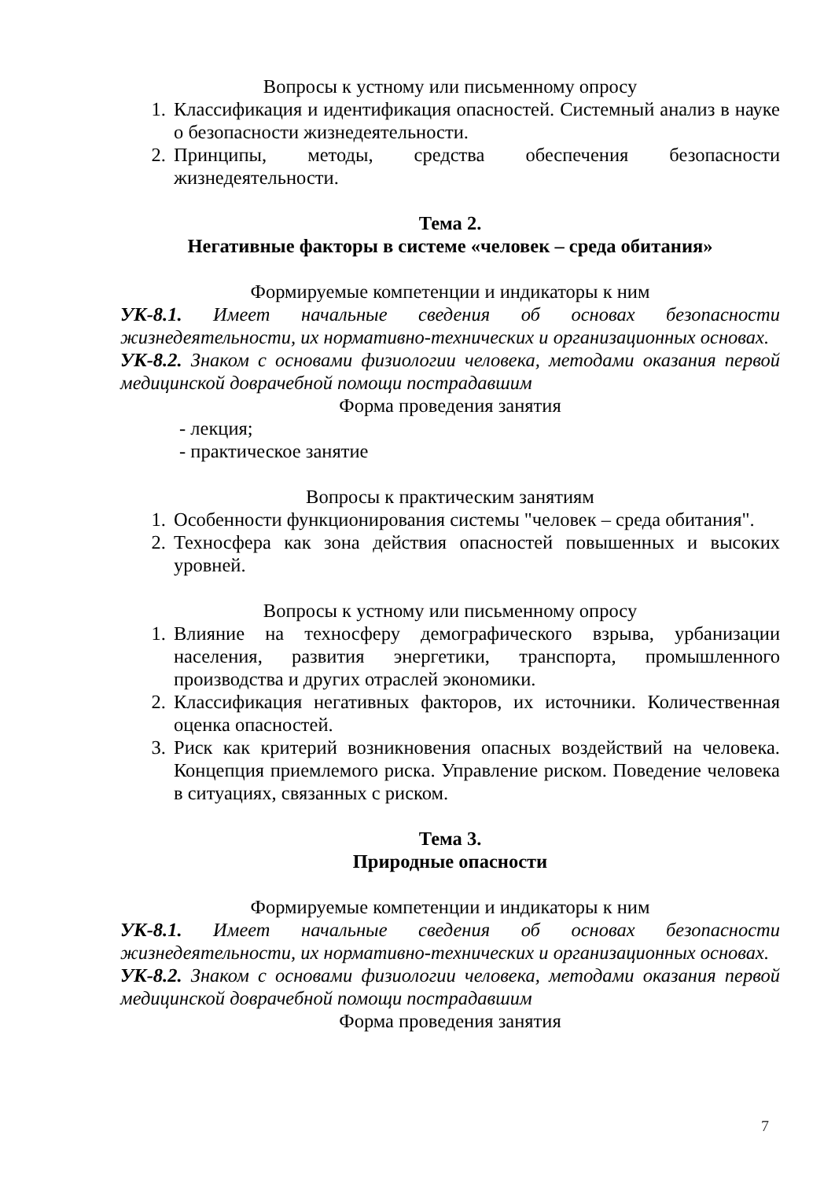Вопросы к устному или письменному опросу
1. Классификация и идентификация опасностей. Системный анализ в науке о безопасности жизнедеятельности.
2. Принципы, методы, средства обеспечения безопасности жизнедеятельности.
Тема 2.
Негативные факторы в системе «человек – среда обитания»
Формируемые компетенции и индикаторы к ним
УК-8.1. Имеет начальные сведения об основах безопасности жизнедеятельности, их нормативно-технических и организационных основах.
УК-8.2. Знаком с основами физиологии человека, методами оказания первой медицинской доврачебной помощи пострадавшим
Форма проведения занятия
- лекция;
- практическое занятие
Вопросы к практическим занятиям
1. Особенности функционирования системы "человек – среда обитания".
2. Техносфера как зона действия опасностей повышенных и высоких уровней.
Вопросы к устному или письменному опросу
1. Влияние на техносферу демографического взрыва, урбанизации населения, развития энергетики, транспорта, промышленного производства и других отраслей экономики.
2. Классификация негативных факторов, их источники. Количественная оценка опасностей.
3. Риск как критерий возникновения опасных воздействий на человека. Концепция приемлемого риска. Управление риском. Поведение человека в ситуациях, связанных с риском.
Тема 3.
Природные опасности
Формируемые компетенции и индикаторы к ним
УК-8.1. Имеет начальные сведения об основах безопасности жизнедеятельности, их нормативно-технических и организационных основах.
УК-8.2. Знаком с основами физиологии человека, методами оказания первой медицинской доврачебной помощи пострадавшим
Форма проведения занятия
7